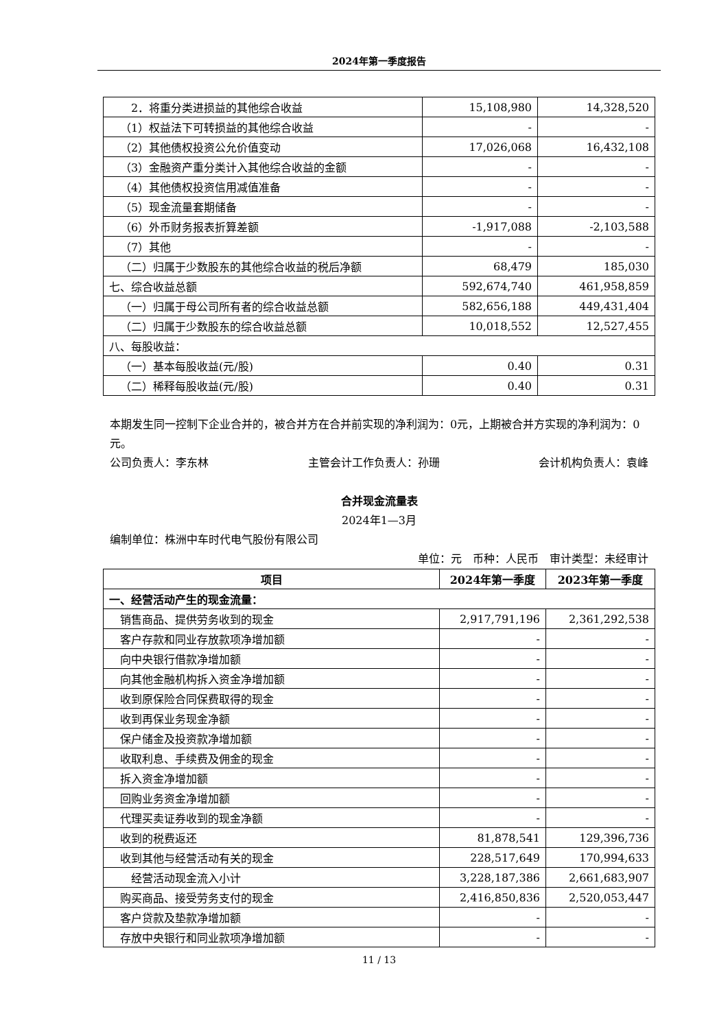2024年第一季度报告
| 2．将重分类进损益的其他综合收益 | 15,108,980 | 14,328,520 |
| （1）权益法下可转损益的其他综合收益 | - | - |
| （2）其他债权投资公允价值变动 | 17,026,068 | 16,432,108 |
| （3）金融资产重分类计入其他综合收益的金额 | - | - |
| （4）其他债权投资信用减值准备 | - | - |
| （5）现金流量套期储备 | - | - |
| （6）外币财务报表折算差额 | -1,917,088 | -2,103,588 |
| （7）其他 | - | - |
| （二）归属于少数股东的其他综合收益的税后净额 | 68,479 | 185,030 |
| 七、综合收益总额 | 592,674,740 | 461,958,859 |
| （一）归属于母公司所有者的综合收益总额 | 582,656,188 | 449,431,404 |
| （二）归属于少数股东的综合收益总额 | 10,018,552 | 12,527,455 |
| 八、每股收益： | | |
| （一）基本每股收益(元/股) | 0.40 | 0.31 |
| （二）稀释每股收益(元/股) | 0.40 | 0.31 |
本期发生同一控制下企业合并的，被合并方在合并前实现的净利润为：0元，上期被合并方实现的净利润为：0 元。
公司负责人：李东林 主管会计工作负责人：孙珊 会计机构负责人：袁峰
合并现金流量表
2024年1—3月
编制单位：株洲中车时代电气股份有限公司
单位：元 币种：人民币 审计类型：未经审计
| 项目 | 2024年第一季度 | 2023年第一季度 |
| --- | --- | --- |
| 一、经营活动产生的现金流量： | | |
| 销售商品、提供劳务收到的现金 | 2,917,791,196 | 2,361,292,538 |
| 客户存款和同业存放款项净增加额 | - | - |
| 向中央银行借款净增加额 | - | - |
| 向其他金融机构拆入资金净增加额 | - | - |
| 收到原保险合同保费取得的现金 | - | - |
| 收到再保业务现金净额 | - | - |
| 保户储金及投资款净增加额 | - | - |
| 收取利息、手续费及佣金的现金 | - | - |
| 拆入资金净增加额 | - | - |
| 回购业务资金净增加额 | - | - |
| 代理买卖证券收到的现金净额 | - | - |
| 收到的税费返还 | 81,878,541 | 129,396,736 |
| 收到其他与经营活动有关的现金 | 228,517,649 | 170,994,633 |
| 经营活动现金流入小计 | 3,228,187,386 | 2,661,683,907 |
| 购买商品、接受劳务支付的现金 | 2,416,850,836 | 2,520,053,447 |
| 客户贷款及垫款净增加额 | - | - |
| 存放中央银行和同业款项净增加额 | - | - |
11 / 13